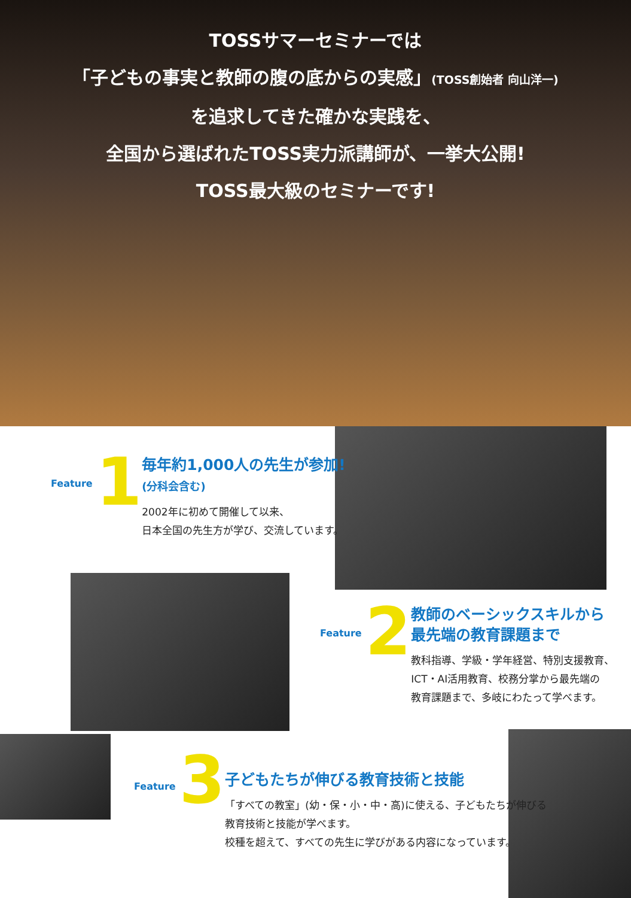TOSSサマーセミナーでは
「子どもの事実と教師の腹の底からの実感」(TOSS創始者 向山洋一)
を追求してきた確かな実践を、
全国から選ばれたTOSS実力派講師が、一挙大公開!
TOSS最大級のセミナーです!
Feature 1
毎年約1,000人の先生が参加!
(分科会含む)
2002年に初めて開催して以来、
日本全国の先生方が学び、交流しています。
Feature 2
教師のベーシックスキルから
最先端の教育課題まで
教科指導、学級・学年経営、特別支援教育、
ICT・AI活用教育、校務分掌から最先端の
教育課題まで、多岐にわたって学べます。
Feature 3
子どもたちが伸びる教育技術と技能
「すべての教室」(幼・保・小・中・高)に使える、子どもたちが伸びる
教育技術と技能が学べます。
校種を超えて、すべての先生に学びがある内容になっています。